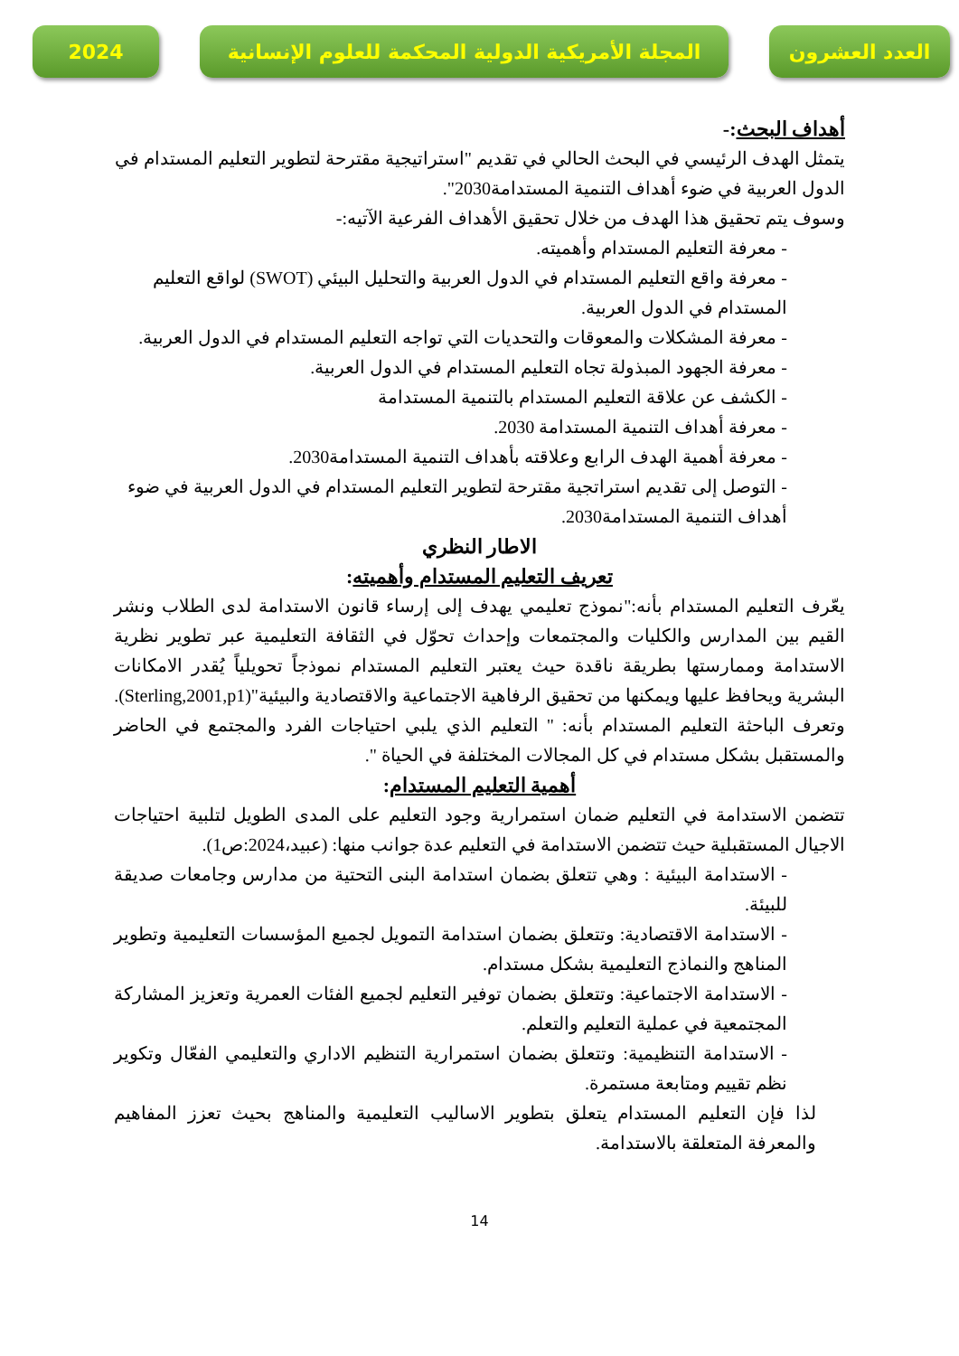2024 المجلة الأمريكية الدولية المحكمة للعلوم الإنسانية
العدد العشرون
أهداف البحث:-
يتمثل الهدف الرئيسي في البحث الحالي في تقديم "استراتيجية مقترحة لتطوير التعليم المستدام في الدول العربية في ضوء أهداف التنمية المستدامة2030".
وسوف يتم تحقيق هذا الهدف من خلال تحقيق الأهداف الفرعية الآتيه:-
- معرفة التعليم المستدام وأهميته.
- معرفة واقع التعليم المستدام في الدول العربية والتحليل البيئي (SWOT) لواقع التعليم المستدام في الدول العربية.
- معرفة المشكلات والمعوقات والتحديات التي تواجه التعليم المستدام في الدول العربية.
- معرفة الجهود المبذولة تجاه التعليم المستدام في الدول العربية.
- الكشف عن علاقة التعليم المستدام بالتنمية المستدامة
- معرفة أهداف التنمية المستدامة 2030.
- معرفة أهمية الهدف الرابع وعلاقته بأهداف التنمية المستدامة2030.
- التوصل إلى تقديم استراتجية مقترحة لتطوير التعليم المستدام في الدول العربية في ضوء أهداف التنمية المستدامة2030.
الاطار النظري
تعريف التعليم المستدام وأهميته:
يعّرف التعليم المستدام بأنه:"نموذج تعليمي يهدف إلى إرساء قانون الاستدامة لدى الطلاب ونشر القيم بين المدارس والكليات والمجتمعات وإحداث تحوّل في الثقافة التعليمية عبر تطوير نظرية الاستدامة وممارستها بطريقة ناقدة حيث يعتبر التعليم المستدام نموذجاً تحويلياً يُقدر الامكانات البشرية ويحافظ عليها ويمكنها من تحقيق الرفاهية الاجتماعية والاقتصادية والبيئية"(Sterling,2001,p1).
وتعرف الباحثة التعليم المستدام بأنه: " التعليم الذي يلبي احتياجات الفرد والمجتمع في الحاضر والمستقبل بشكل مستدام في كل المجالات المختلفة في الحياة ".
أهمية التعليم المستدام:
تتضمن الاستدامة في التعليم ضمان استمرارية وجود التعليم على المدى الطويل لتلبية احتياجات الاجيال المستقبلية حيث تتضمن الاستدامة في التعليم عدة جوانب منها: (عبيد،2024:ص1).
- الاستدامة البيئية : وهي تتعلق بضمان استدامة البنى التحتية من مدارس وجامعات صديقة للبيئة.
- الاستدامة الاقتصادية: وتتعلق بضمان استدامة التمويل لجميع المؤسسات التعليمية وتطوير المناهج والنماذج التعليمية بشكل مستدام.
- الاستدامة الاجتماعية: وتتعلق بضمان توفير التعليم لجميع الفئات العمرية وتعزيز المشاركة المجتمعية في عملية التعليم والتعلم.
- الاستدامة التنظيمية: وتتعلق بضمان استمرارية التنظيم الاداري والتعليمي الفعّال وتكوير نظم تقييم ومتابعة مستمرة.
لذا فإن التعليم المستدام يتعلق بتطوير الاساليب التعليمية والمناهج بحيث تعزز المفاهيم والمعرفة المتعلقة بالاستدامة.
14